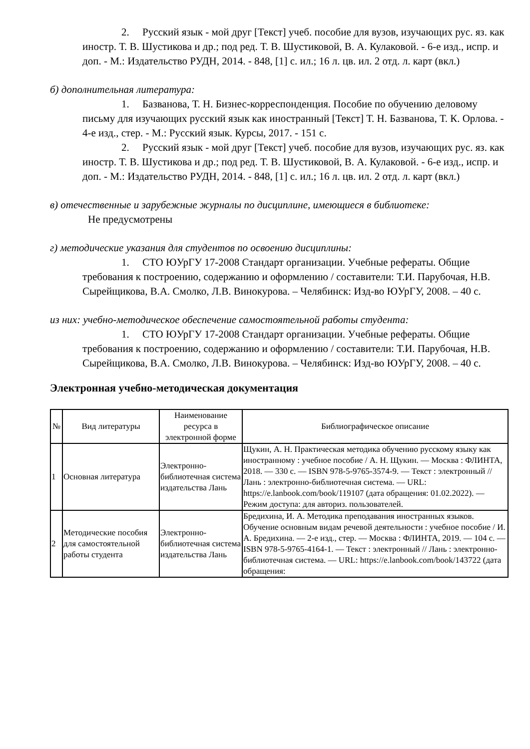2. Русский язык - мой друг [Текст] учеб. пособие для вузов, изучающих рус. яз. как иностр. Т. В. Шустикова и др.; под ред. Т. В. Шустиковой, В. А. Кулаковой. - 6-е изд., испр. и доп. - М.: Издательство РУДН, 2014. - 848, [1] с. ил.; 16 л. цв. ил. 2 отд. л. карт (вкл.)
б) дополнительная литература:
1. Базванова, Т. Н. Бизнес-корреспонденция. Пособие по обучению деловому письму для изучающих русский язык как иностранный [Текст] Т. Н. Базванова, Т. К. Орлова. - 4-е изд., стер. - М.: Русский язык. Курсы, 2017. - 151 с.
2. Русский язык - мой друг [Текст] учеб. пособие для вузов, изучающих рус. яз. как иностр. Т. В. Шустикова и др.; под ред. Т. В. Шустиковой, В. А. Кулаковой. - 6-е изд., испр. и доп. - М.: Издательство РУДН, 2014. - 848, [1] с. ил.; 16 л. цв. ил. 2 отд. л. карт (вкл.)
в) отечественные и зарубежные журналы по дисциплине, имеющиеся в библиотеке:
Не предусмотрены
г) методические указания для студентов по освоению дисциплины:
1. СТО ЮУрГУ 17-2008 Стандарт организации. Учебные рефераты. Общие требования к построению, содержанию и оформлению / составители: Т.И. Парубочая, Н.В. Сырейщикова, В.А. Смолко, Л.В. Винокурова. – Челябинск: Изд-во ЮУрГУ, 2008. – 40 с.
из них: учебно-методическое обеспечение самостоятельной работы студента:
1. СТО ЮУрГУ 17-2008 Стандарт организации. Учебные рефераты. Общие требования к построению, содержанию и оформлению / составители: Т.И. Парубочая, Н.В. Сырейщикова, В.А. Смолко, Л.В. Винокурова. – Челябинск: Изд-во ЮУрГУ, 2008. – 40 с.
Электронная учебно-методическая документация
| № | Вид литературы | Наименование ресурса в электронной форме | Библиографическое описание |
| --- | --- | --- | --- |
| 1 | Основная литература | Электронно-библиотечная система издательства Лань | Щукин, А. Н. Практическая методика обучению русскому языку как иностранному : учебное пособие / А. Н. Щукин. — Москва : ФЛИНТА, 2018. — 330 с. — ISBN 978-5-9765-3574-9. — Текст : электронный // Лань : электронно-библиотечная система. — URL: https://e.lanbook.com/book/119107 (дата обращения: 01.02.2022). — Режим доступа: для авториз. пользователей. |
| 2 | Методические пособия для самостоятельной работы студента | Электронно-библиотечная система издательства Лань | Бредихина, И. А. Методика преподавания иностранных языков. Обучение основным видам речевой деятельности : учебное пособие / И. А. Бредихина. — 2-е изд., стер. — Москва : ФЛИНТА, 2019. — 104 с. — ISBN 978-5-9765-4164-1. — Текст : электронный // Лань : электронно-библиотечная система. — URL: https://e.lanbook.com/book/143722 (дата обращения: |